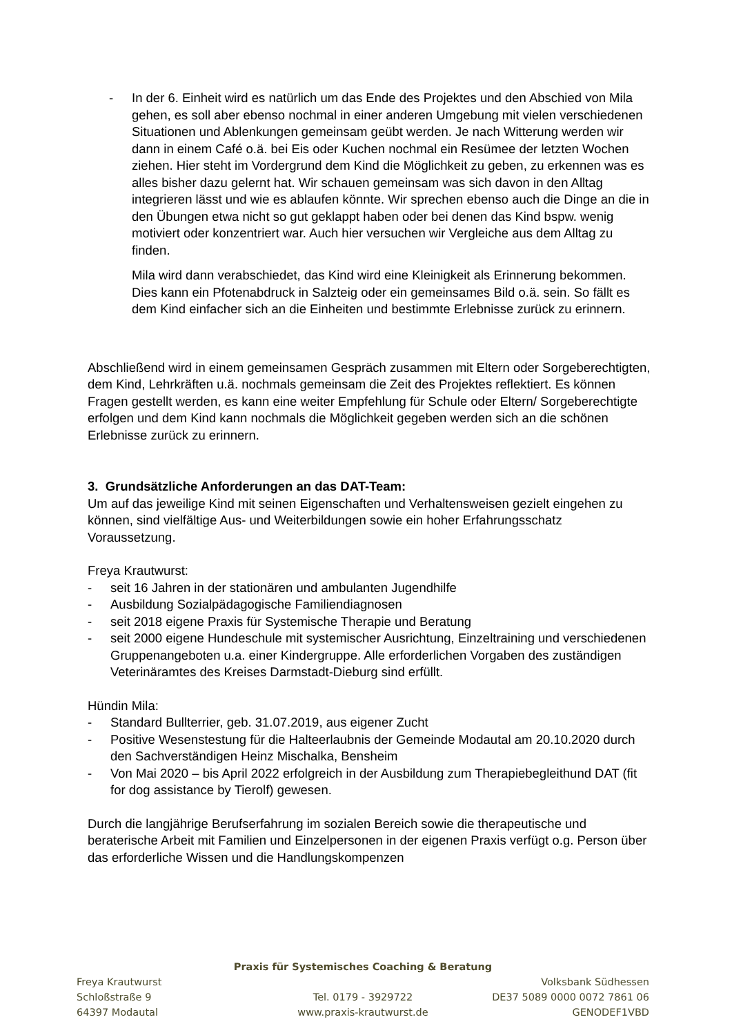- In der 6. Einheit wird es natürlich um das Ende des Projektes und den Abschied von Mila gehen, es soll aber ebenso nochmal in einer anderen Umgebung mit vielen verschiedenen Situationen und Ablenkungen gemeinsam geübt werden. Je nach Witterung werden wir dann in einem Café o.ä. bei Eis oder Kuchen nochmal ein Resümee der letzten Wochen ziehen. Hier steht im Vordergrund dem Kind die Möglichkeit zu geben, zu erkennen was es alles bisher dazu gelernt hat. Wir schauen gemeinsam was sich davon in den Alltag integrieren lässt und wie es ablaufen könnte. Wir sprechen ebenso auch die Dinge an die in den Übungen etwa nicht so gut geklappt haben oder bei denen das Kind bspw. wenig motiviert oder konzentriert war. Auch hier versuchen wir Vergleiche aus dem Alltag zu finden.
Mila wird dann verabschiedet, das Kind wird eine Kleinigkeit als Erinnerung bekommen. Dies kann ein Pfotenabdruck in Salzteig oder ein gemeinsames Bild o.ä. sein. So fällt es dem Kind einfacher sich an die Einheiten und bestimmte Erlebnisse zurück zu erinnern.
Abschließend wird in einem gemeinsamen Gespräch zusammen mit Eltern oder Sorgeberechtigten, dem Kind, Lehrkräften u.ä. nochmals gemeinsam die Zeit des Projektes reflektiert. Es können Fragen gestellt werden, es kann eine weiter Empfehlung für Schule oder Eltern/ Sorgeberechtigte erfolgen und dem Kind kann nochmals die Möglichkeit gegeben werden sich an die schönen Erlebnisse zurück zu erinnern.
3. Grundsätzliche Anforderungen an das DAT-Team:
Um auf das jeweilige Kind mit seinen Eigenschaften und Verhaltensweisen gezielt eingehen zu können, sind vielfältige Aus- und Weiterbildungen sowie ein hoher Erfahrungsschatz Voraussetzung.
Freya Krautwurst:
- seit 16 Jahren in der stationären und ambulanten Jugendhilfe
- Ausbildung Sozialpädagogische Familiendiagnosen
- seit 2018 eigene Praxis für Systemische Therapie und Beratung
- seit 2000 eigene Hundeschule mit systemischer Ausrichtung, Einzeltraining und verschiedenen Gruppenangeboten u.a. einer Kindergruppe. Alle erforderlichen Vorgaben des zuständigen Veterinäramtes des Kreises Darmstadt-Dieburg sind erfüllt.
Hündin Mila:
- Standard Bullterrier, geb. 31.07.2019, aus eigener Zucht
- Positive Wesenstestung für die Halteerlaubnis der Gemeinde Modautal am 20.10.2020 durch den Sachverständigen Heinz Mischalka, Bensheim
- Von Mai 2020 – bis April 2022 erfolgreich in der Ausbildung zum Therapiebegleithund DAT (fit for dog assistance by Tierolf) gewesen.
Durch die langjährige Berufserfahrung im sozialen Bereich sowie die therapeutische und beraterische Arbeit mit Familien und Einzelpersonen in der eigenen Praxis verfügt o.g. Person über das erforderliche Wissen und die Handlungskompenzen
Praxis für Systemisches Coaching & Beratung
Freya Krautwurst Volksbank Südhessen
Schloßstraße 9 Tel. 0179 - 3929722 DE37 5089 0000 0072 7861 06
64397 Modautal www.praxis-krautwurst.de GENODEF1VBD